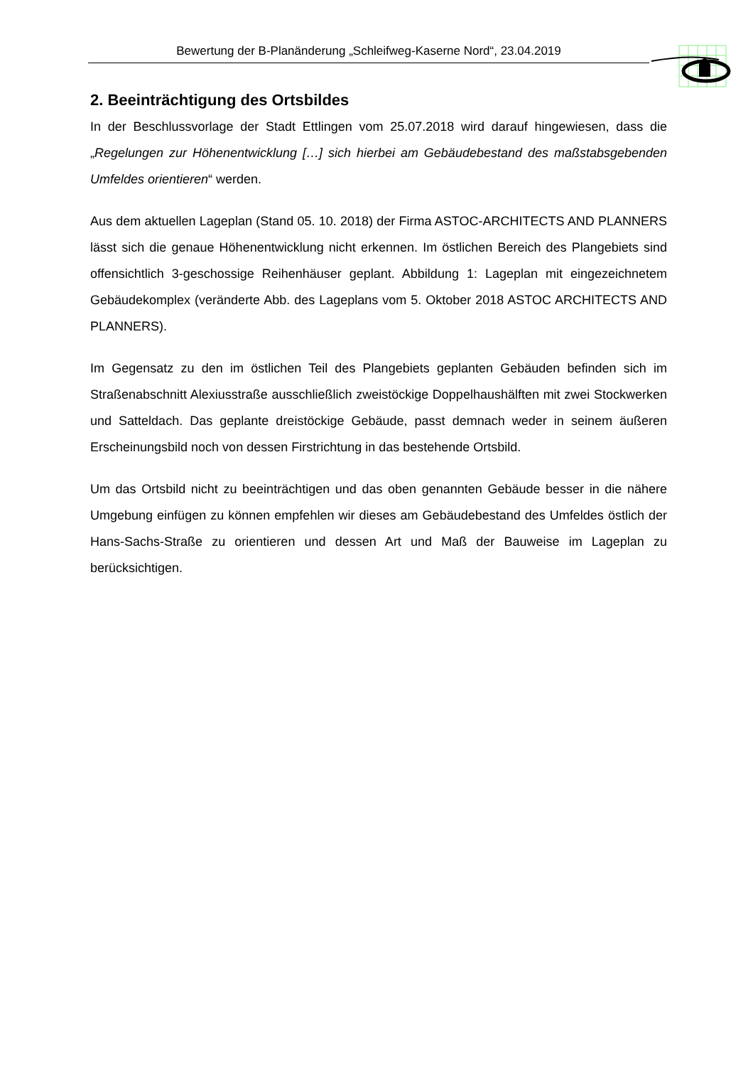Bewertung der B-Planänderung „Schleifweg-Kaserne Nord“, 23.04.2019
2. Beeinträchtigung des Ortsbildes
In der Beschlussvorlage der Stadt Ettlingen vom 25.07.2018 wird darauf hingewiesen, dass die „Regelungen zur Höhenentwicklung […] sich hierbei am Gebäudebestand des maßstabsgebenden Umfeldes orientieren“ werden.
Aus dem aktuellen Lageplan (Stand 05. 10. 2018) der Firma ASTOC-ARCHITECTS AND PLANNERS lässt sich die genaue Höhenentwicklung nicht erkennen. Im östlichen Bereich des Plangebiets sind offensichtlich 3-geschossige Reihenhäuser geplant. Abbildung 1: Lageplan mit eingezeichnetem Gebäudekomplex (veränderte Abb. des Lageplans vom 5. Oktober 2018 ASTOC ARCHITECTS AND PLANNERS).
Im Gegensatz zu den im östlichen Teil des Plangebiets geplanten Gebäuden befinden sich im Straßenabschnitt Alexiusstraße ausschließlich zweistöckige Doppelhaushälften mit zwei Stockwerken und Satteldach. Das geplante dreistöckige Gebäude, passt demnach weder in seinem äußeren Erscheinungsbild noch von dessen Firstrichtung in das bestehende Ortsbild.
Um das Ortsbild nicht zu beeinträchtigen und das oben genannten Gebäude besser in die nähere Umgebung einfügen zu können empfehlen wir dieses am Gebäudebestand des Umfeldes östlich der Hans-Sachs-Straße zu orientieren und dessen Art und Maß der Bauweise im Lageplan zu berücksichtigen.